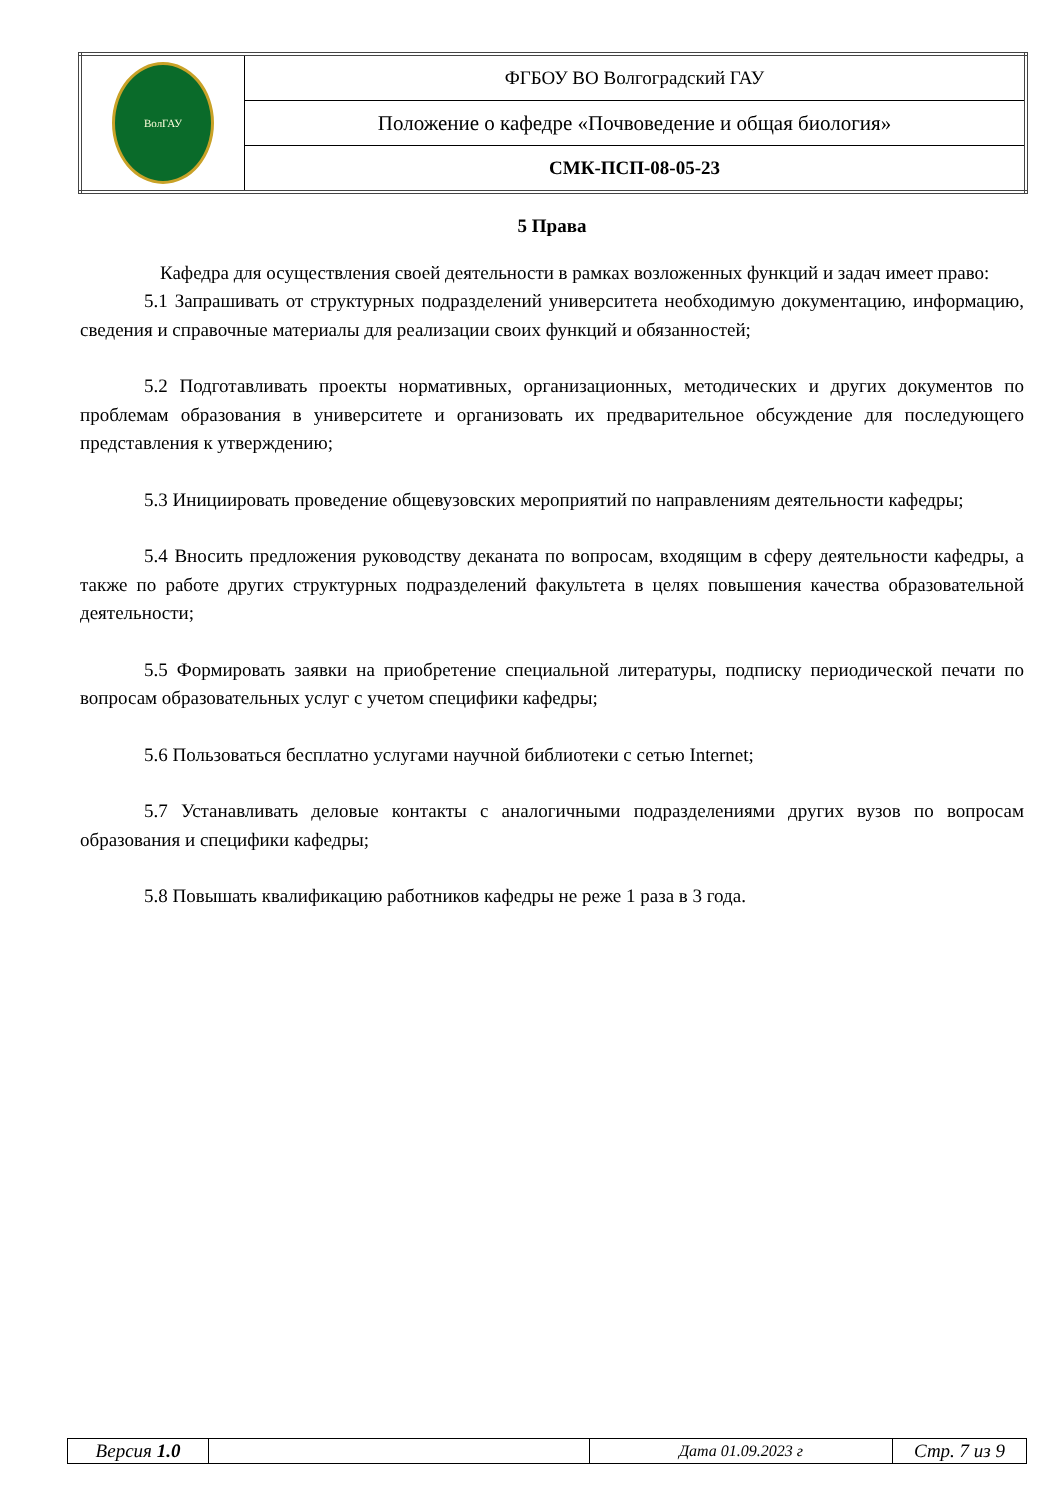| ВолГАУ | ФГБОУ ВО Волгоградский ГАУ |
| | Положение о кафедре «Почвоведение и общая биология» |
| | СМК-ПСП-08-05-23 |
5 Права
Кафедра для осуществления своей деятельности в рамках возложенных функций и задач имеет право:
5.1 Запрашивать от структурных подразделений университета необходимую документацию, информацию, сведения и справочные материалы для реализации своих функций и обязанностей;
5.2 Подготавливать проекты нормативных, организационных, методических и других документов по проблемам образования в университете и организовать их предварительное обсуждение для последующего представления к утверждению;
5.3 Инициировать проведение общевузовских мероприятий по направлениям деятельности кафедры;
5.4 Вносить предложения руководству деканата по вопросам, входящим в сферу деятельности кафедры, а также по работе других структурных подразделений факультета в целях повышения качества образовательной деятельности;
5.5 Формировать заявки на приобретение специальной литературы, подписку периодической печати по вопросам образовательных услуг с учетом специфики кафедры;
5.6 Пользоваться бесплатно услугами научной библиотеки с сетью Internet;
5.7 Устанавливать деловые контакты с аналогичными подразделениями других вузов по вопросам образования и специфики кафедры;
5.8 Повышать квалификацию работников кафедры не реже 1 раза в 3 года.
| Версия 1.0 | | Дата 01.09.2023 г | Стр. 7 из 9 |